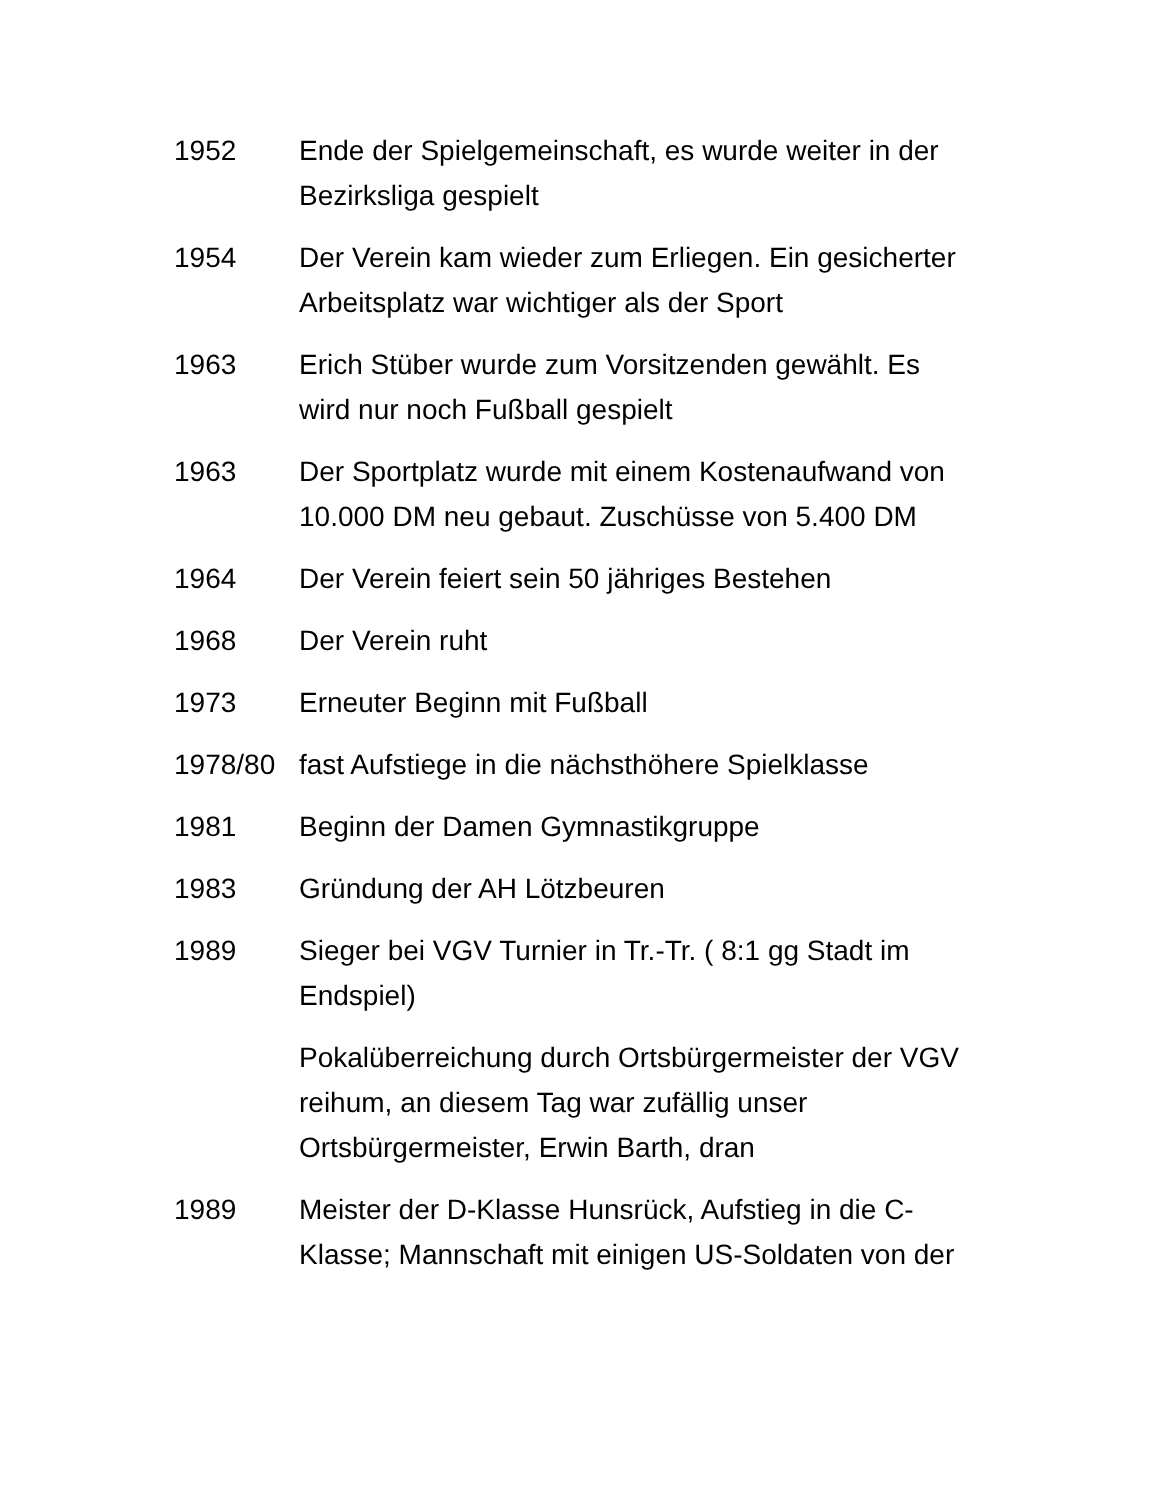1952 Ende der Spielgemeinschaft, es wurde weiter in der Bezirksliga gespielt
1954 Der Verein kam wieder zum Erliegen. Ein gesicherter Arbeitsplatz war wichtiger als der Sport
1963 Erich Stüber wurde zum Vorsitzenden gewählt. Es wird nur noch Fußball gespielt
1963 Der Sportplatz wurde mit einem Kostenaufwand von 10.000 DM neu gebaut. Zuschüsse von 5.400 DM
1964 Der Verein feiert sein 50 jähriges Bestehen
1968 Der Verein ruht
1973 Erneuter Beginn mit Fußball
1978/80 fast Aufstiege in die nächsthöhere Spielklasse
1981 Beginn der Damen Gymnastikgruppe
1983 Gründung der AH Lötzbeuren
1989 Sieger bei VGV Turnier in Tr.-Tr. ( 8:1 gg Stadt im Endspiel)
Pokalüberreichung durch Ortsbürgermeister der VGV reihum, an diesem Tag war zufällig unser Ortsbürgermeister, Erwin Barth, dran
1989 Meister der D-Klasse Hunsrück, Aufstieg in die C-Klasse; Mannschaft mit einigen US-Soldaten von der